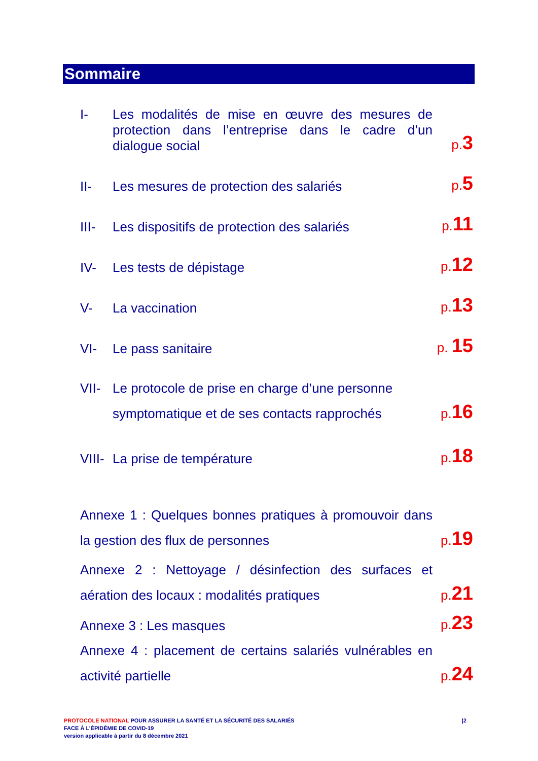Sommaire
I-
Les modalités de mise en œuvre des mesures de protection dans l’entreprise dans le cadre d’un dialogue social
p.3
II-
Les mesures de protection des salariés
p.5
III-
Les dispositifs de protection des salariés
p.11
IV-
Les tests de dépistage
p.12
V-
La vaccination
p.13
VI-
Le pass sanitaire
p. 15
VII-
Le protocole de prise en charge d’une personne
symptomatique et de ses contacts rapprochés
p.16
VIII-
La prise de température
p.18
Annexe 1 : Quelques bonnes pratiques à promouvoir dans la gestion des flux de personnes
p.19
Annexe 2 : Nettoyage / désinfection des surfaces et aération des locaux : modalités pratiques
p.21
Annexe 3 : Les masques
p.23
Annexe 4 : placement de certains salariés vulnérables en activité partielle
p.24
PROTOCOLE NATIONAL POUR ASSURER LA SANTÉ ET LA SÉCURITÉ DES SALARIÉS
FACE À L’ÉPIDÉMIE DE COVID-19
version applicable à partir du 8 décembre 2021
|2